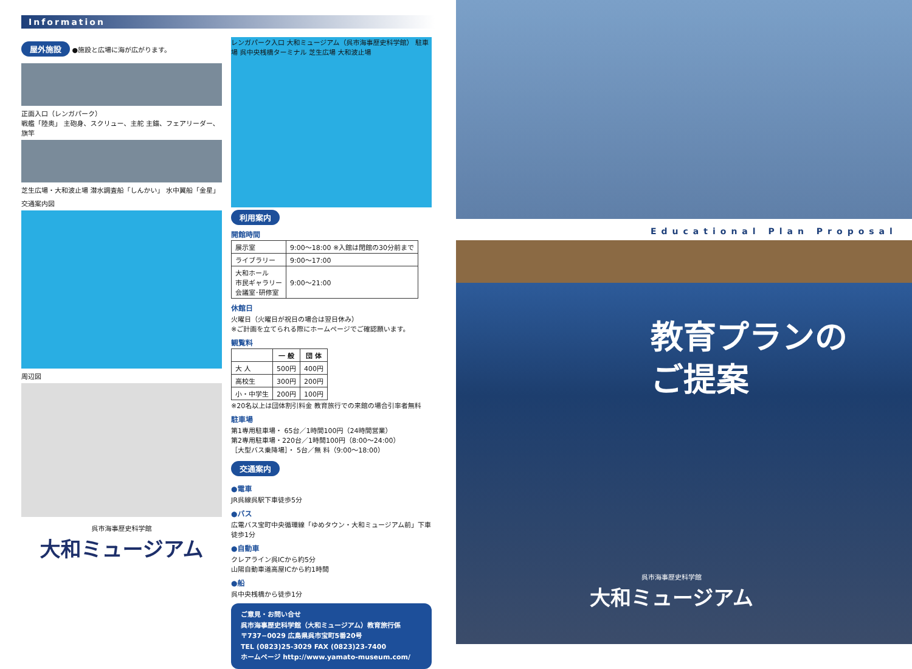Information
屋外施設 ●施設と広場に海が広がります。
正面入口（レンガパーク）
戦艦「陸奥」 主砲身、スクリュー、主舵 主錨、フェアリーダー、旗竿
芝生広場・大和波止場 潜水調査船「しんかい」 水中翼船「金星」
交通案内図
周辺図
呉市海事歴史科学館
大和ミュージアム
レンガパーク入口 大和ミュージアム（呉市海事歴史科学館） 駐車場 呉中央桟橋ターミナル 芝生広場 大和波止場
利用案内
開館時間
| 展示室 | 9:00〜18:00 ※入館は閉館の30分前まで |
| ライブラリー | 9:00〜17:00 |
| 大和ホール 市民ギャラリー 会議室･研修室 | 9:00〜21:00 |
休館日
火曜日（火曜日が祝日の場合は翌日休み）
※ご計画を立てられる際にホームページでご確認願います。
観覧料
| | 一 般 | 団 体 |
| --- | --- | --- |
| 大 人 | 500円 | 400円 |
| 高校生 | 300円 | 200円 |
| 小・中学生 | 200円 | 100円 |
※20名以上は団体割引料金 教育旅行での来館の場合引率者無料
駐車場
第1専用駐車場・ 65台／1時間100円（24時間営業）
第2専用駐車場・220台／1時間100円（8:00〜24:00）
［大型バス乗降場］・ 5台／無 料（9:00〜18:00）
交通案内
●電車
JR呉線呉駅下車徒歩5分
●バス
広電バス宝町中央循環線「ゆめタウン・大和ミュージアム前」下車徒歩1分
●自動車
クレアライン呉ICから約5分
山陽自動車道高屋ICから約1時間
●船
呉中央桟橋から徒歩1分
ご意見・お問い合せ
呉市海事歴史科学館（大和ミュージアム）教育旅行係
〒737−0029 広島県呉市宝町5番20号
TEL (0823)25-3029 FAX (0823)23-7400
ホームページ http://www.yamato-museum.com/
Educational Plan Proposal
教育プランの
ご提案
呉市海事歴史科学館
大和ミュージアム